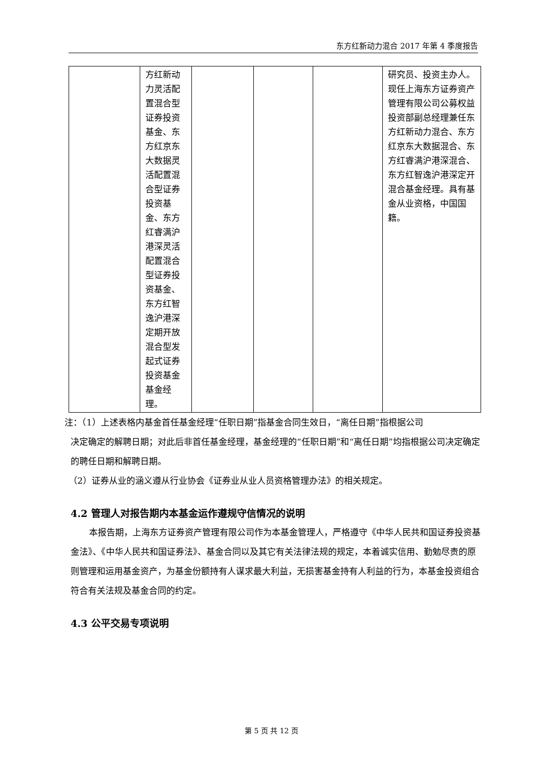东方红新动力混合 2017 年第 4 季度报告
| | 方红新动力灵活配置混合型证券投资基金、东方红京东大数据灵活配置混合型证券投资基金、东方红睿满沪港深灵活配置混合型证券投资基金、东方红智逸沪港深定期开放混合型发起式证券投资基金基金经理。 | | | | 研究员、投资主办人。现任上海东方证券资产管理有限公司公募权益投资部副总经理兼任东方红新动力混合、东方红京东大数据混合、东方红睿满沪港深混合、东方红智逸沪港深定开混合基金经理。具有基金从业资格，中国国籍。 |
注：（1）上述表格内基金首任基金经理“任职日期”指基金合同生效日，“离任日期”指根据公司
决定确定的解聘日期；对此后非首任基金经理，基金经理的“任职日期”和“离任日期”均指根据公司决定确定的聘任日期和解聘日期。
（2）证券从业的涵义遵从行业协会《证券业从业人员资格管理办法》的相关规定。
4.2 管理人对报告期内本基金运作遵规守信情况的说明
本报告期，上海东方证券资产管理有限公司作为本基金管理人，严格遵守《中华人民共和国证券投资基金法》、《中华人民共和国证券法》、基金合同以及其它有关法律法规的规定，本着诚实信用、勤勉尽责的原则管理和运用基金资产，为基金份额持有人谋求最大利益，无损害基金持有人利益的行为，本基金投资组合符合有关法规及基金合同的约定。
4.3 公平交易专项说明
第 5 页 共 12 页